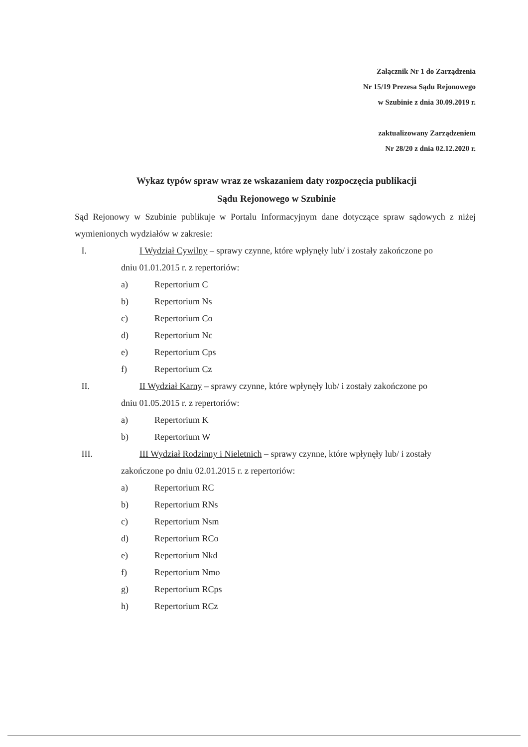Załącznik Nr 1 do Zarządzenia
Nr 15/19 Prezesa Sądu Rejonowego
w Szubinie z dnia 30.09.2019 r.
zaktualizowany Zarządzeniem
Nr 28/20 z dnia 02.12.2020 r.
Wykaz typów spraw wraz ze wskazaniem daty rozpoczęcia publikacji
Sądu Rejonowego w Szubinie
Sąd Rejonowy w Szubinie publikuje w Portalu Informacyjnym dane dotyczące spraw sądowych z niżej wymienionych wydziałów w zakresie:
I. I Wydział Cywilny – sprawy czynne, które wpłynęły lub/ i zostały zakończone po
dniu 01.01.2015 r. z repertoriów:
a) Repertorium C
b) Repertorium Ns
c) Repertorium Co
d) Repertorium Nc
e) Repertorium Cps
f) Repertorium Cz
II. II Wydział Karny – sprawy czynne, które wpłynęły lub/ i zostały zakończone po
dniu 01.05.2015 r. z repertoriów:
a) Repertorium K
b) Repertorium W
III. III Wydział Rodzinny i Nieletnich – sprawy czynne, które wpłynęły lub/ i zostały
zakończone po dniu 02.01.2015 r. z repertoriów:
a) Repertorium RC
b) Repertorium RNs
c) Repertorium Nsm
d) Repertorium RCo
e) Repertorium Nkd
f) Repertorium Nmo
g) Repertorium RCps
h) Repertorium RCz